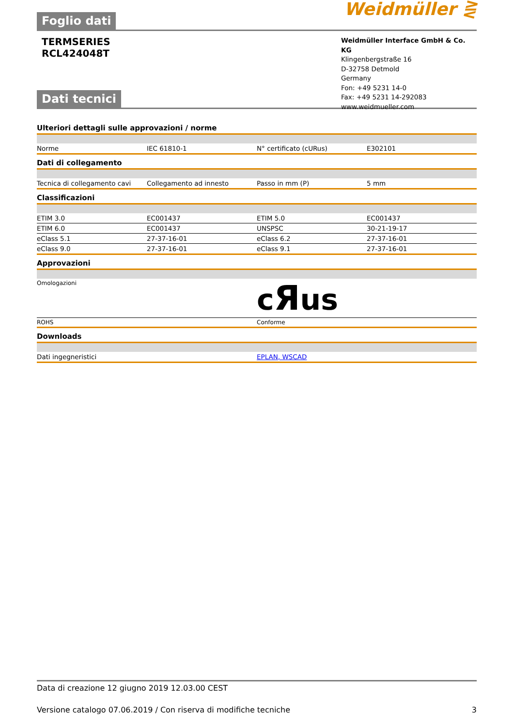Foglio dati Weidmüller ⋛
TERMSERIES
RCL424048T
Weidmüller Interface GmbH & Co. KG
Klingenbergstraße 16
D-32758 Detmold
Germany
Fon: +49 5231 14-0
Fax: +49 5231 14-292083
www.weidmueller.com
Dati tecnici
Ulteriori dettagli sulle approvazioni / norme
| Norme | IEC 61810-1 | N° certificato (cURus) | E302101 |
Dati di collegamento
| Tecnica di collegamento cavi | Collegamento ad innesto | Passo in mm (P) | 5 mm |
Classificazioni
| ETIM 3.0 | EC001437 | ETIM 5.0 | EC001437 |
| ETIM 6.0 | EC001437 | UNSPSC | 30-21-19-17 |
| eClass 5.1 | 27-37-16-01 | eClass 6.2 | 27-37-16-01 |
| eClass 9.0 | 27-37-16-01 | eClass 9.1 | 27-37-16-01 |
Approvazioni
| Omologazioni | c Я us |
| ROHS | Conforme |
Downloads
| Dati ingegneristici | EPLAN, WSCAD |
Data di creazione 12 giugno 2019 12.03.00 CEST
Versione catalogo 07.06.2019 / Con riserva di modifiche tecniche 3